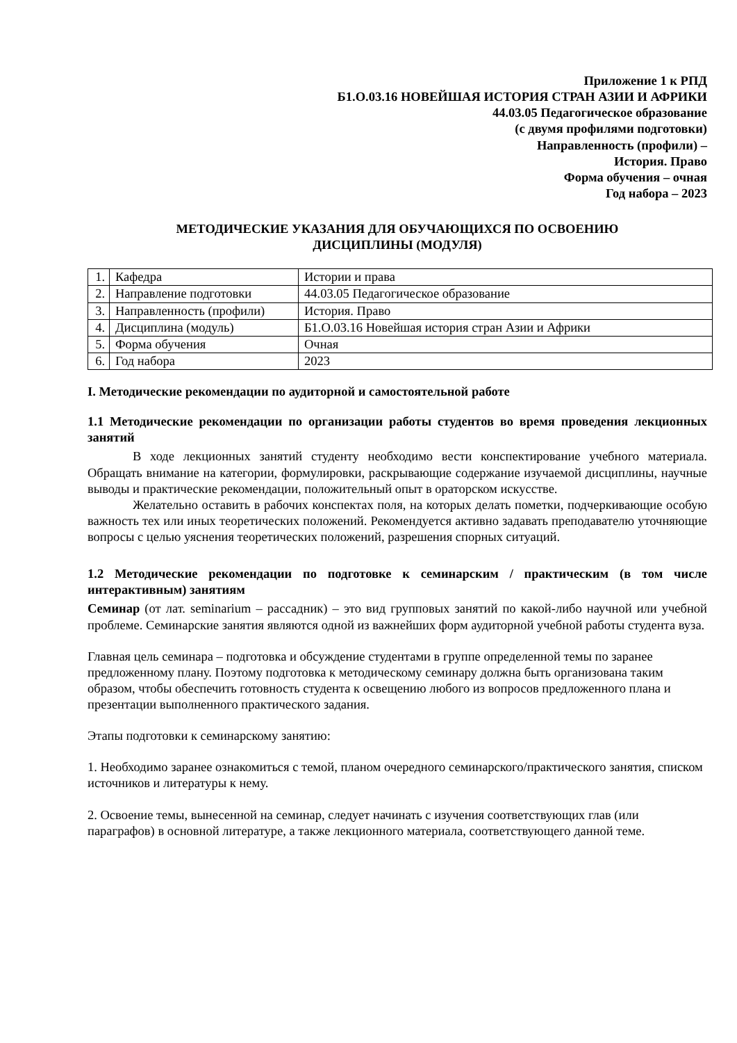Приложение 1 к РПД
Б1.О.03.16 НОВЕЙШАЯ ИСТОРИЯ СТРАН АЗИИ И АФРИКИ
44.03.05 Педагогическое образование
(с двумя профилями подготовки)
Направленность (профили) –
История. Право
Форма обучения – очная
Год набора – 2023
МЕТОДИЧЕСКИЕ УКАЗАНИЯ ДЛЯ ОБУЧАЮЩИХСЯ ПО ОСВОЕНИЮ
ДИСЦИПЛИНЫ (МОДУЛЯ)
| 1. | Кафедра | Истории и права |
| 2. | Направление подготовки | 44.03.05 Педагогическое образование |
| 3. | Направленность (профили) | История. Право |
| 4. | Дисциплина (модуль) | Б1.О.03.16 Новейшая история стран Азии и Африки |
| 5. | Форма обучения | Очная |
| 6. | Год набора | 2023 |
I. Методические рекомендации по аудиторной и самостоятельной работе
1.1 Методические рекомендации по организации работы студентов во время проведения лекционных занятий
В ходе лекционных занятий студенту необходимо вести конспектирование учебного материала. Обращать внимание на категории, формулировки, раскрывающие содержание изучаемой дисциплины, научные выводы и практические рекомендации, положительный опыт в ораторском искусстве.
Желательно оставить в рабочих конспектах поля, на которых делать пометки, подчеркивающие особую важность тех или иных теоретических положений. Рекомендуется активно задавать преподавателю уточняющие вопросы с целью уяснения теоретических положений, разрешения спорных ситуаций.
1.2 Методические рекомендации по подготовке к семинарским / практическим (в том числе интерактивным) занятиям
Семинар (от лат. seminarium – рассадник) – это вид групповых занятий по какой-либо научной или учебной проблеме. Семинарские занятия являются одной из важнейших форм аудиторной учебной работы студента вуза.
Главная цель семинара – подготовка и обсуждение студентами в группе определенной темы по заранее предложенному плану. Поэтому подготовка к методическому семинару должна быть организована таким образом, чтобы обеспечить готовность студента к освещению любого из вопросов предложенного плана и презентации выполненного практического задания.
Этапы подготовки к семинарскому занятию:
1. Необходимо заранее ознакомиться с темой, планом очередного семинарского/практического занятия, списком источников и литературы к нему.
2. Освоение темы, вынесенной на семинар, следует начинать с изучения соответствующих глав (или параграфов) в основной литературе, а также лекционного материала, соответствующего данной теме.